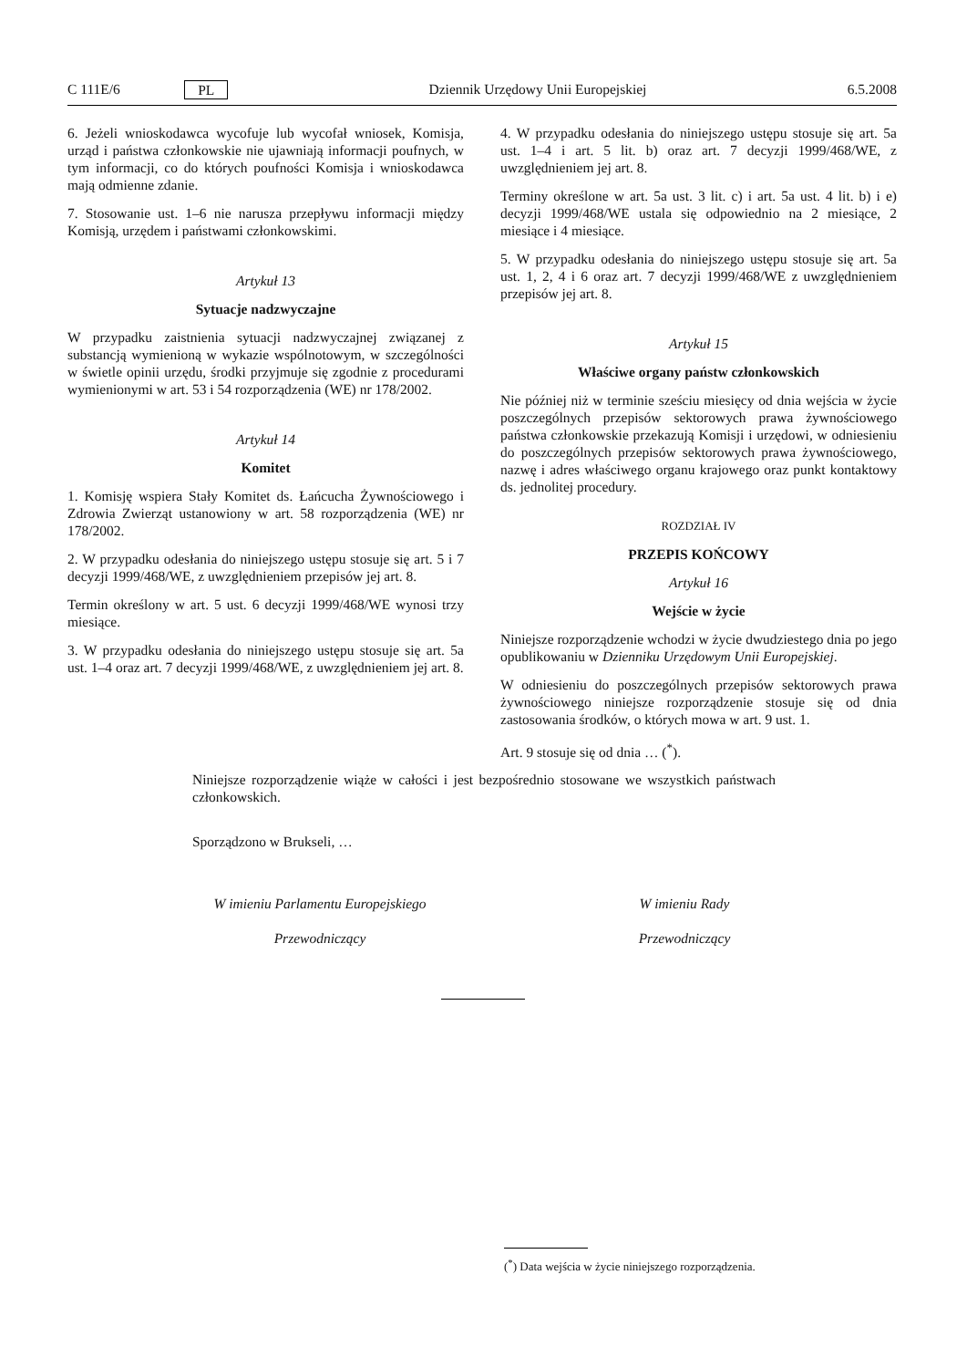C 111E/6 PL Dziennik Urzędowy Unii Europejskiej 6.5.2008
6. Jeżeli wnioskodawca wycofuje lub wycofał wniosek, Komisja, urząd i państwa członkowskie nie ujawniają informacji poufnych, w tym informacji, co do których poufności Komisja i wnioskodawca mają odmienne zdanie.
7. Stosowanie ust. 1–6 nie narusza przepływu informacji między Komisją, urzędem i państwami członkowskimi.
Artykuł 13
Sytuacje nadzwyczajne
W przypadku zaistnienia sytuacji nadzwyczajnej związanej z substancją wymienioną w wykazie wspólnotowym, w szczególności w świetle opinii urzędu, środki przyjmuje się zgodnie z procedurami wymienionymi w art. 53 i 54 rozporządzenia (WE) nr 178/2002.
Artykuł 14
Komitet
1. Komisję wspiera Stały Komitet ds. Łańcucha Żywnościowego i Zdrowia Zwierząt ustanowiony w art. 58 rozporządzenia (WE) nr 178/2002.
2. W przypadku odesłania do niniejszego ustępu stosuje się art. 5 i 7 decyzji 1999/468/WE, z uwzględnieniem przepisów jej art. 8.
Termin określony w art. 5 ust. 6 decyzji 1999/468/WE wynosi trzy miesiące.
3. W przypadku odesłania do niniejszego ustępu stosuje się art. 5a ust. 1–4 oraz art. 7 decyzji 1999/468/WE, z uwzględnieniem jej art. 8.
4. W przypadku odesłania do niniejszego ustępu stosuje się art. 5a ust. 1–4 i art. 5 lit. b) oraz art. 7 decyzji 1999/468/WE, z uwzględnieniem jej art. 8.
Terminy określone w art. 5a ust. 3 lit. c) i art. 5a ust. 4 lit. b) i e) decyzji 1999/468/WE ustala się odpowiednio na 2 miesiące, 2 miesiące i 4 miesiące.
5. W przypadku odesłania do niniejszego ustępu stosuje się art. 5a ust. 1, 2, 4 i 6 oraz art. 7 decyzji 1999/468/WE z uwzględnieniem przepisów jej art. 8.
Artykuł 15
Właściwe organy państw członkowskich
Nie później niż w terminie sześciu miesięcy od dnia wejścia w życie poszczególnych przepisów sektorowych prawa żywnościowego państwa członkowskie przekazują Komisji i urzędowi, w odniesieniu do poszczególnych przepisów sektorowych prawa żywnościowego, nazwę i adres właściwego organu krajowego oraz punkt kontaktowy ds. jednolitej procedury.
ROZDZIAŁ IV
PRZEPIS KOŃCOWY
Artykuł 16
Wejście w życie
Niniejsze rozporządzenie wchodzi w życie dwudziestego dnia po jego opublikowaniu w Dzienniku Urzędowym Unii Europejskiej.
W odniesieniu do poszczególnych przepisów sektorowych prawa żywnościowego niniejsze rozporządzenie stosuje się od dnia zastosowania środków, o których mowa w art. 9 ust. 1.
Art. 9 stosuje się od dnia … (<sup>*</sup>).
Niniejsze rozporządzenie wiąże w całości i jest bezpośrednio stosowane we wszystkich państwach członkowskich.
Sporządzono w Brukseli, …
W imieniu Parlamentu Europejskiego
Przewodniczący
W imieniu Rady
Przewodniczący
(<sup>*</sup>) Data wejścia w życie niniejszego rozporządzenia.